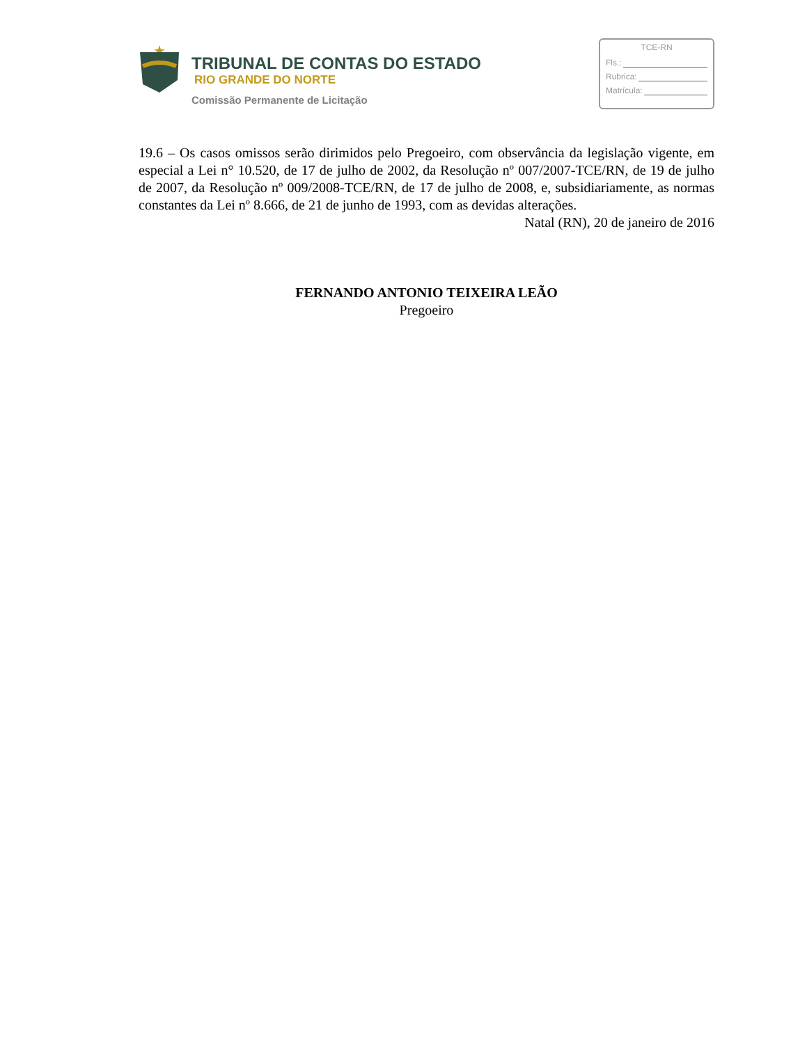TRIBUNAL DE CONTAS DO ESTADO
RIO GRANDE DO NORTE
Comissão Permanente de Licitação
TCE-RN
Fls.:
Rubrica:
Matrícula:
19.6 – Os casos omissos serão dirimidos pelo Pregoeiro, com observância da legislação vigente, em especial a Lei n° 10.520, de 17 de julho de 2002, da Resolução nº 007/2007-TCE/RN, de 19 de julho de 2007, da Resolução nº 009/2008-TCE/RN, de 17 de julho de 2008, e, subsidiariamente, as normas constantes da Lei nº 8.666, de 21 de junho de 1993, com as devidas alterações.
Natal (RN), 20 de janeiro de 2016
FERNANDO ANTONIO TEIXEIRA LEÃO
Pregoeiro